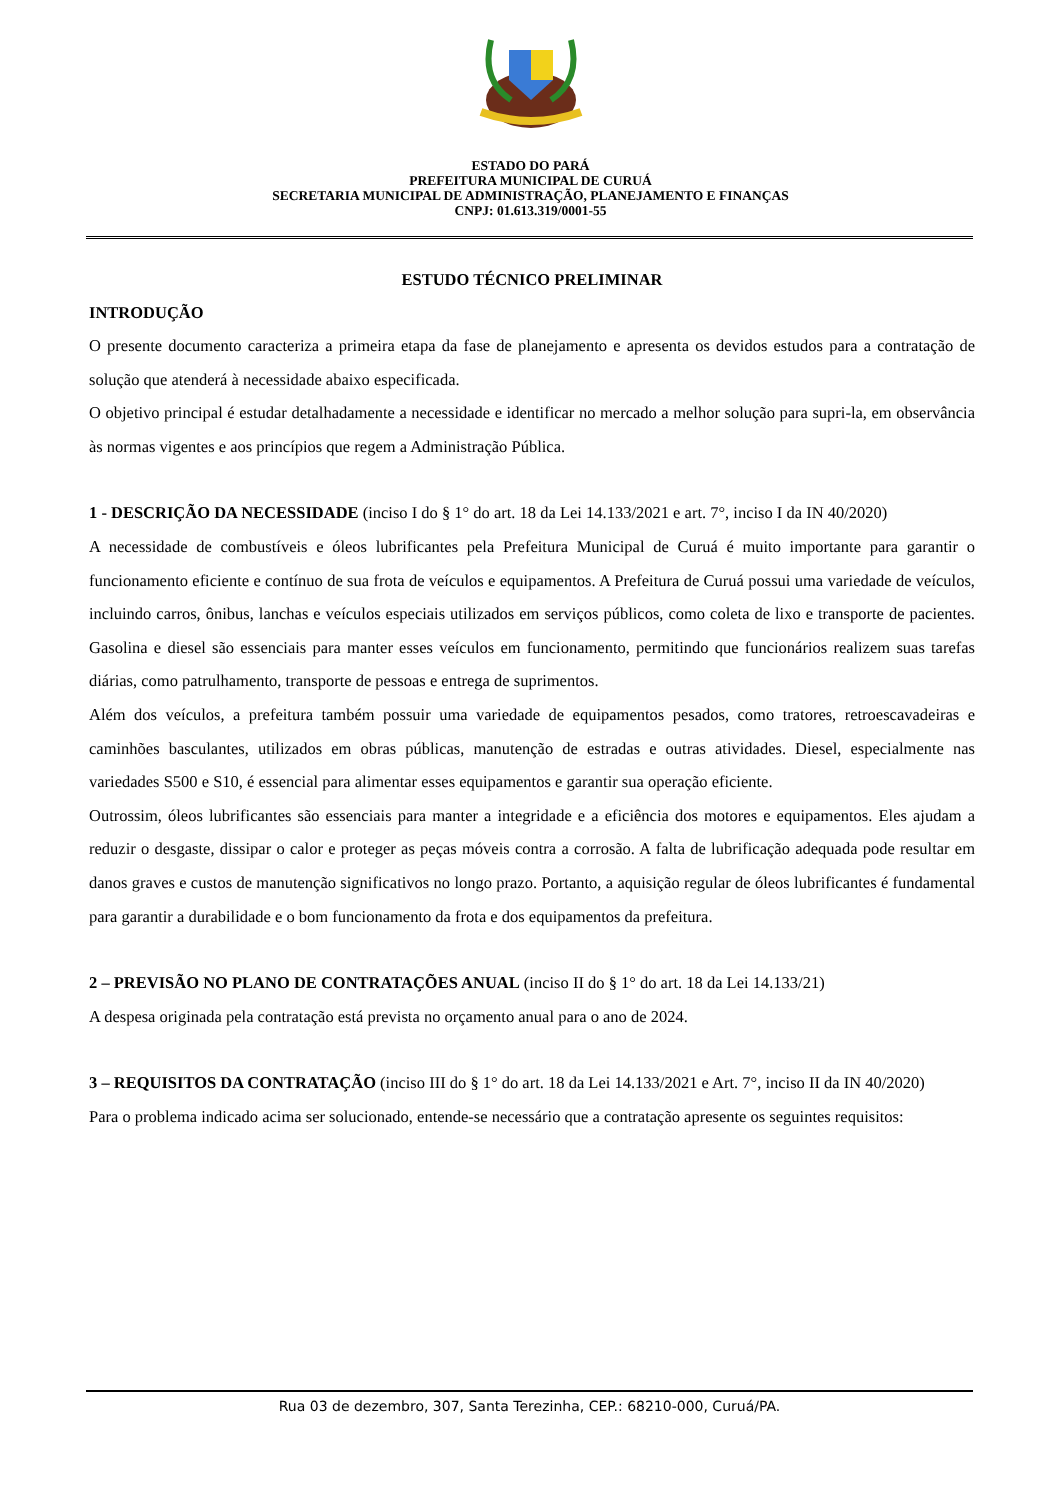ESTADO DO PARÁ
PREFEITURA MUNICIPAL DE CURUÁ
SECRETARIA MUNICIPAL DE ADMINISTRAÇÃO, PLANEJAMENTO E FINANÇAS
CNPJ: 01.613.319/0001-55
ESTUDO TÉCNICO PRELIMINAR
INTRODUÇÃO
O presente documento caracteriza a primeira etapa da fase de planejamento e apresenta os devidos estudos para a contratação de solução que atenderá à necessidade abaixo especificada.
O objetivo principal é estudar detalhadamente a necessidade e identificar no mercado a melhor solução para supri-la, em observância às normas vigentes e aos princípios que regem a Administração Pública.
1 - DESCRIÇÃO DA NECESSIDADE (inciso I do § 1° do art. 18 da Lei 14.133/2021 e art. 7°, inciso I da IN 40/2020)
A necessidade de combustíveis e óleos lubrificantes pela Prefeitura Municipal de Curuá é muito importante para garantir o funcionamento eficiente e contínuo de sua frota de veículos e equipamentos. A Prefeitura de Curuá possui uma variedade de veículos, incluindo carros, ônibus, lanchas e veículos especiais utilizados em serviços públicos, como coleta de lixo e transporte de pacientes. Gasolina e diesel são essenciais para manter esses veículos em funcionamento, permitindo que funcionários realizem suas tarefas diárias, como patrulhamento, transporte de pessoas e entrega de suprimentos.
Além dos veículos, a prefeitura também possuir uma variedade de equipamentos pesados, como tratores, retroescavadeiras e caminhões basculantes, utilizados em obras públicas, manutenção de estradas e outras atividades. Diesel, especialmente nas variedades S500 e S10, é essencial para alimentar esses equipamentos e garantir sua operação eficiente.
Outrossim, óleos lubrificantes são essenciais para manter a integridade e a eficiência dos motores e equipamentos. Eles ajudam a reduzir o desgaste, dissipar o calor e proteger as peças móveis contra a corrosão. A falta de lubrificação adequada pode resultar em danos graves e custos de manutenção significativos no longo prazo. Portanto, a aquisição regular de óleos lubrificantes é fundamental para garantir a durabilidade e o bom funcionamento da frota e dos equipamentos da prefeitura.
2 – PREVISÃO NO PLANO DE CONTRATAÇÕES ANUAL (inciso II do § 1° do art. 18 da Lei 14.133/21)
A despesa originada pela contratação está prevista no orçamento anual para o ano de 2024.
3 – REQUISITOS DA CONTRATAÇÃO (inciso III do § 1° do art. 18 da Lei 14.133/2021 e Art. 7°, inciso II da IN 40/2020)
Para o problema indicado acima ser solucionado, entende-se necessário que a contratação apresente os seguintes requisitos:
Rua 03 de dezembro, 307, Santa Terezinha, CEP.: 68210-000, Curuá/PA.